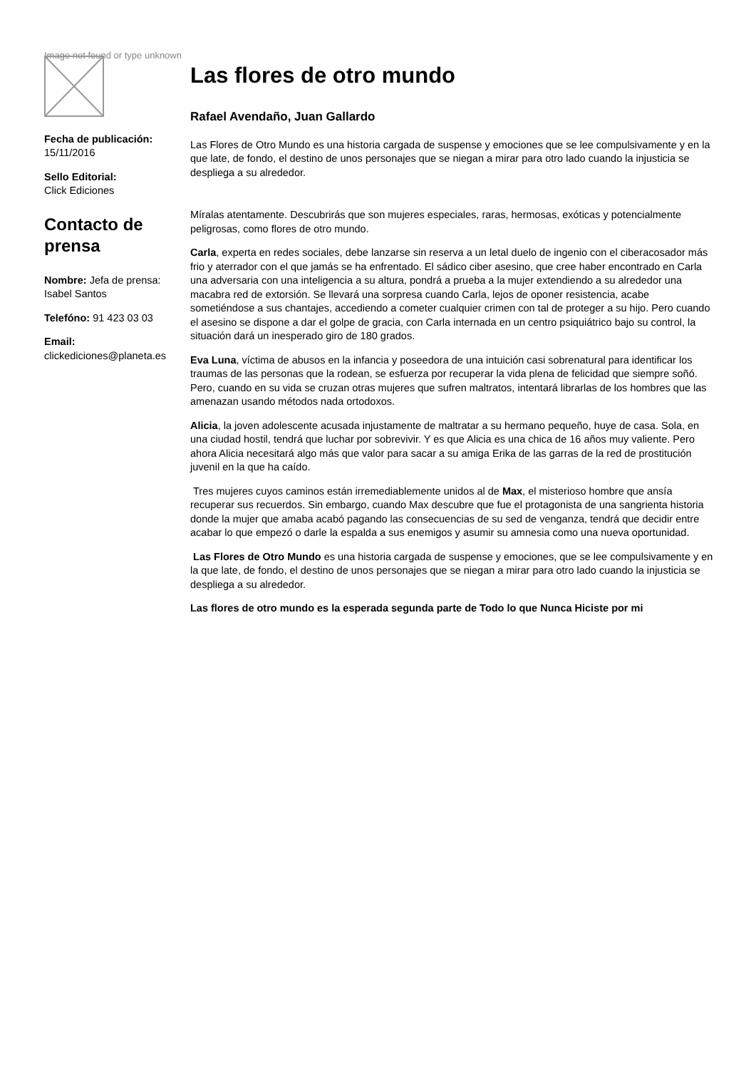Image not found or type unknown
Fecha de publicación:
15/11/2016
Sello Editorial:
Click Ediciones
Contacto de prensa
Nombre: Jefa de prensa: Isabel Santos
Telefóno: 91 423 03 03
Email:
clickediciones@planeta.es
Las flores de otro mundo
Rafael Avendaño, Juan Gallardo
Las Flores de Otro Mundo es una historia cargada de suspense y emociones que se lee compulsivamente y en la que late, de fondo, el destino de unos personajes que se niegan a mirar para otro lado cuando la injusticia se despliega a su alrededor.
Míralas atentamente. Descubrirás que son mujeres especiales, raras, hermosas, exóticas y potencialmente peligrosas, como flores de otro mundo.
Carla, experta en redes sociales, debe lanzarse sin reserva a un letal duelo de ingenio con el ciberacosador más frio y aterrador con el que jamás se ha enfrentado. El sádico ciber asesino, que cree haber encontrado en Carla una adversaria con una inteligencia a su altura, pondrá a prueba a la mujer extendiendo a su alrededor una macabra red de extorsión. Se llevará una sorpresa cuando Carla, lejos de oponer resistencia, acabe sometiéndose a sus chantajes, accediendo a cometer cualquier crimen con tal de proteger a su hijo. Pero cuando el asesino se dispone a dar el golpe de gracia, con Carla internada en un centro psiquiátrico bajo su control, la situación dará un inesperado giro de 180 grados.
Eva Luna, víctima de abusos en la infancia y poseedora de una intuición casi sobrenatural para identificar los traumas de las personas que la rodean, se esfuerza por recuperar la vida plena de felicidad que siempre soñó. Pero, cuando en su vida se cruzan otras mujeres que sufren maltratos, intentará librarlas de los hombres que las amenazan usando métodos nada ortodoxos.
Alicia, la joven adolescente acusada injustamente de maltratar a su hermano pequeño, huye de casa. Sola, en una ciudad hostil, tendrá que luchar por sobrevivir. Y es que Alicia es una chica de 16 años muy valiente. Pero ahora Alicia necesitará algo más que valor para sacar a su amiga Erika de las garras de la red de prostitución juvenil en la que ha caído.
Tres mujeres cuyos caminos están irremediablemente unidos al de Max, el misterioso hombre que ansía recuperar sus recuerdos. Sin embargo, cuando Max descubre que fue el protagonista de una sangrienta historia donde la mujer que amaba acabó pagando las consecuencias de su sed de venganza, tendrá que decidir entre acabar lo que empezó o darle la espalda a sus enemigos y asumir su amnesia como una nueva oportunidad.
Las Flores de Otro Mundo es una historia cargada de suspense y emociones, que se lee compulsivamente y en la que late, de fondo, el destino de unos personajes que se niegan a mirar para otro lado cuando la injusticia se despliega a su alrededor.
Las flores de otro mundo es la esperada segunda parte de Todo lo que Nunca Hiciste por mi